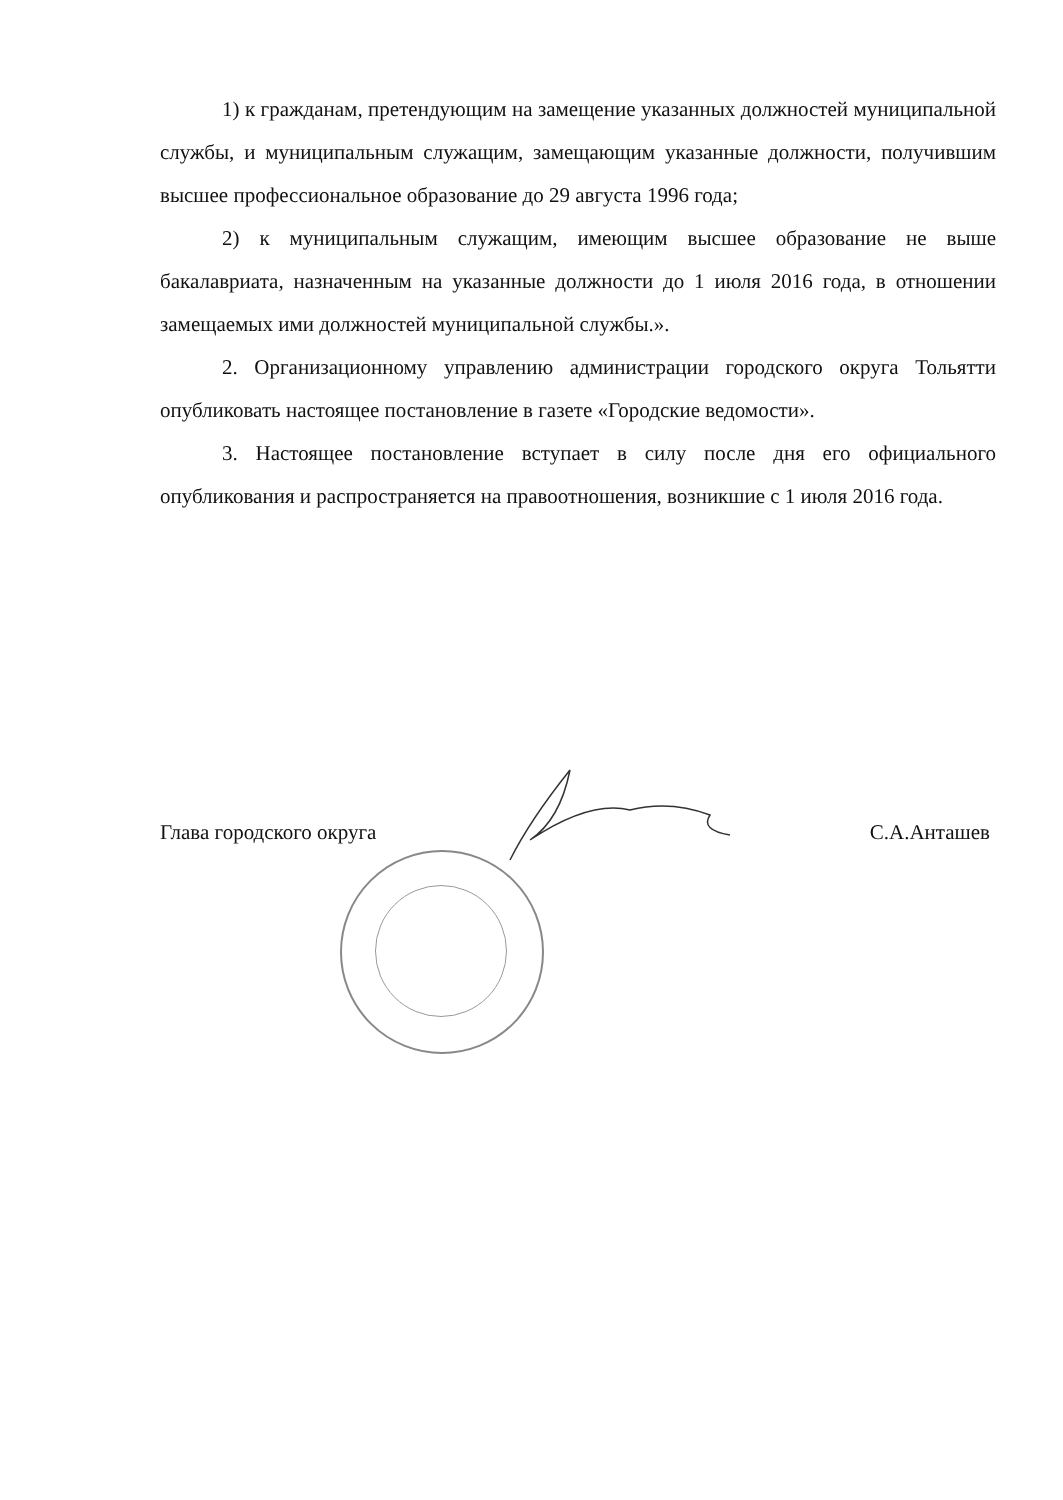1) к гражданам, претендующим на замещение указанных должностей муниципальной службы, и муниципальным служащим, замещающим указанные должности, получившим высшее профессиональное образование до 29 августа 1996 года;
2) к муниципальным служащим, имеющим высшее образование не выше бакалавриата, назначенным на указанные должности до 1 июля 2016 года, в отношении замещаемых ими должностей муниципальной службы.».
2. Организационному управлению администрации городского округа Тольятти опубликовать настоящее постановление в газете «Городские ведомости».
3. Настоящее постановление вступает в силу после дня его официального опубликования и распространяется на правоотношения, возникшие с 1 июля 2016 года.
Глава городского округа С.А.Анташев